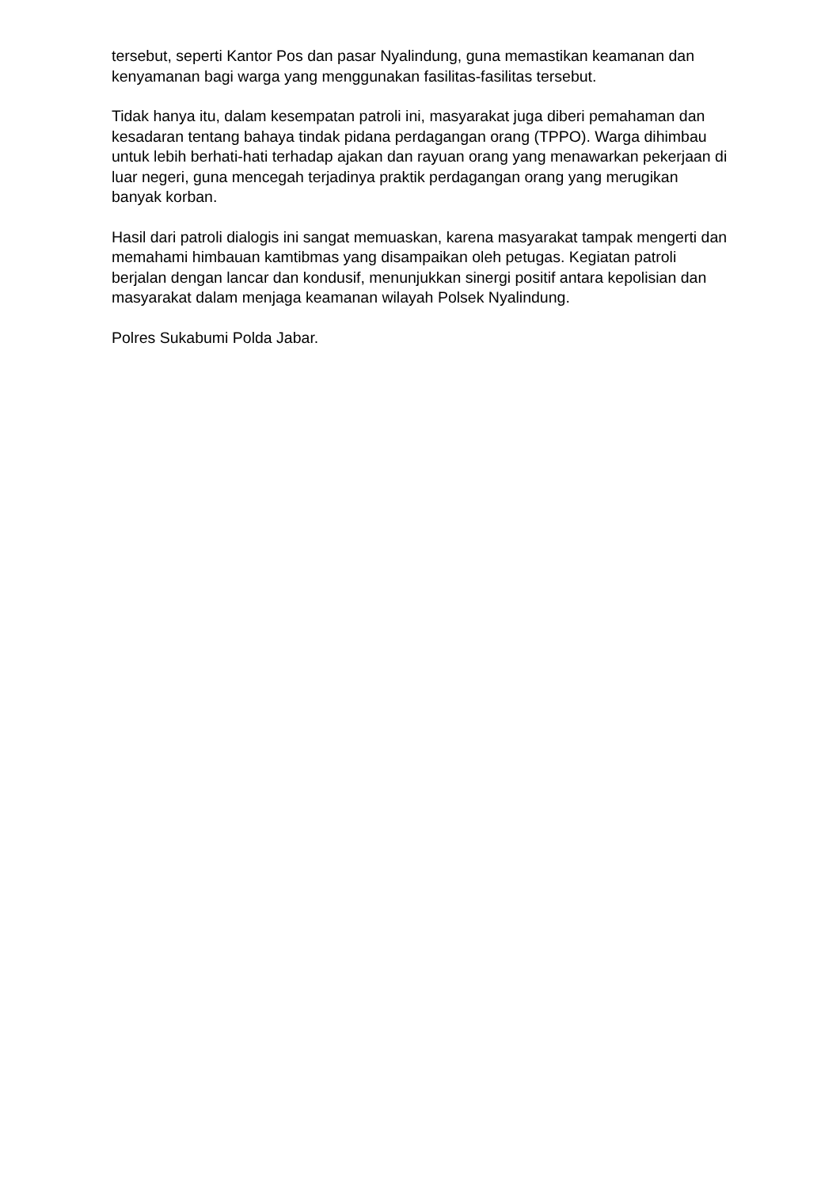tersebut, seperti Kantor Pos dan pasar Nyalindung, guna memastikan keamanan dan kenyamanan bagi warga yang menggunakan fasilitas-fasilitas tersebut.
Tidak hanya itu, dalam kesempatan patroli ini, masyarakat juga diberi pemahaman dan kesadaran tentang bahaya tindak pidana perdagangan orang (TPPO). Warga dihimbau untuk lebih berhati-hati terhadap ajakan dan rayuan orang yang menawarkan pekerjaan di luar negeri, guna mencegah terjadinya praktik perdagangan orang yang merugikan banyak korban.
Hasil dari patroli dialogis ini sangat memuaskan, karena masyarakat tampak mengerti dan memahami himbauan kamtibmas yang disampaikan oleh petugas. Kegiatan patroli berjalan dengan lancar dan kondusif, menunjukkan sinergi positif antara kepolisian dan masyarakat dalam menjaga keamanan wilayah Polsek Nyalindung.
Polres Sukabumi Polda Jabar.